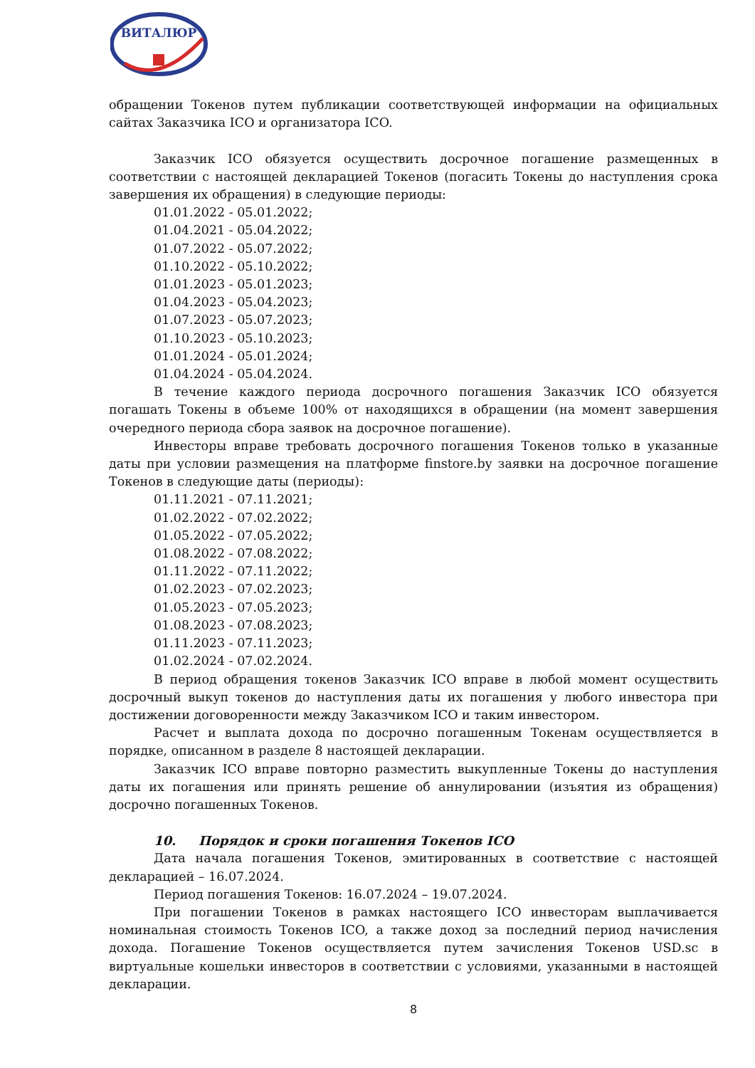ВИТАЛЮР
обращении Токенов путем публикации соответствующей информации на официальных сайтах Заказчика ICO и организатора ICO.
Заказчик ICO обязуется осуществить досрочное погашение размещенных в соответствии с настоящей декларацией Токенов (погасить Токены до наступления срока завершения их обращения) в следующие периоды:
01.01.2022 - 05.01.2022;
01.04.2021 - 05.04.2022;
01.07.2022 - 05.07.2022;
01.10.2022 - 05.10.2022;
01.01.2023 - 05.01.2023;
01.04.2023 - 05.04.2023;
01.07.2023 - 05.07.2023;
01.10.2023 - 05.10.2023;
01.01.2024 - 05.01.2024;
01.04.2024 - 05.04.2024.
В течение каждого периода досрочного погашения Заказчик ICO обязуется погашать Токены в объеме 100% от находящихся в обращении (на момент завершения очередного периода сбора заявок на досрочное погашение).
Инвесторы вправе требовать досрочного погашения Токенов только в указанные даты при условии размещения на платформе finstore.by заявки на досрочное погашение Токенов в следующие даты (периоды):
01.11.2021 - 07.11.2021;
01.02.2022 - 07.02.2022;
01.05.2022 - 07.05.2022;
01.08.2022 - 07.08.2022;
01.11.2022 - 07.11.2022;
01.02.2023 - 07.02.2023;
01.05.2023 - 07.05.2023;
01.08.2023 - 07.08.2023;
01.11.2023 - 07.11.2023;
01.02.2024 - 07.02.2024.
В период обращения токенов Заказчик ICO вправе в любой момент осуществить досрочный выкуп токенов до наступления даты их погашения у любого инвестора при достижении договоренности между Заказчиком ICO и таким инвестором.
Расчет и выплата дохода по досрочно погашенным Токенам осуществляется в порядке, описанном в разделе 8 настоящей декларации.
Заказчик ICO вправе повторно разместить выкупленные Токены до наступления даты их погашения или принять решение об аннулировании (изъятия из обращения) досрочно погашенных Токенов.
10. Порядок и сроки погашения Токенов ICO
Дата начала погашения Токенов, эмитированных в соответствие с настоящей декларацией – 16.07.2024.
Период погашения Токенов: 16.07.2024 – 19.07.2024.
При погашении Токенов в рамках настоящего ICO инвесторам выплачивается номинальная стоимость Токенов ICO, а также доход за последний период начисления дохода. Погашение Токенов осуществляется путем зачисления Токенов USD.sc в виртуальные кошельки инвесторов в соответствии с условиями, указанными в настоящей декларации.
8